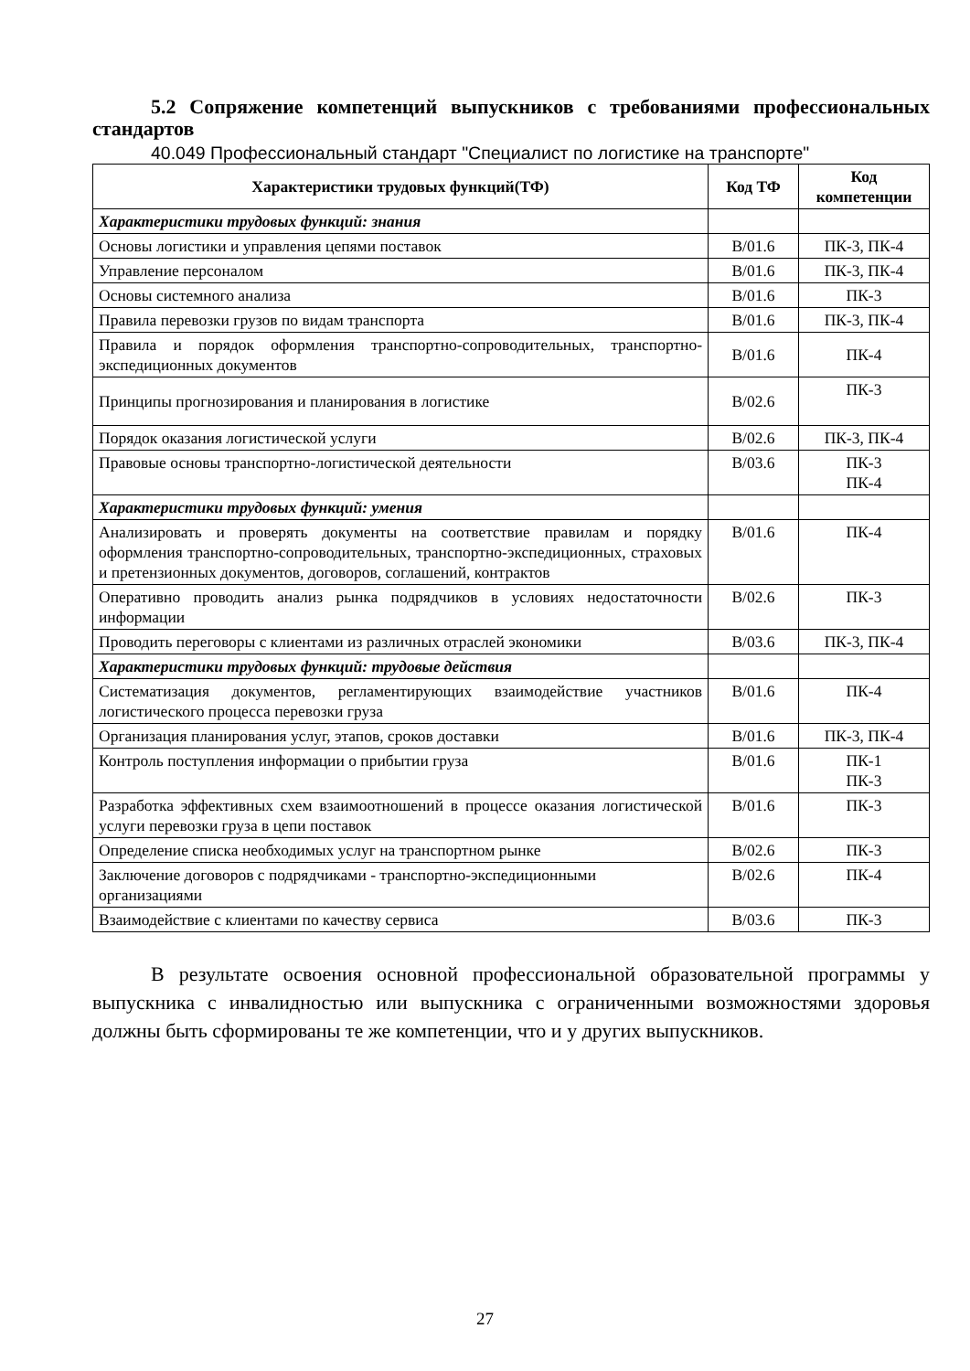5.2 Сопряжение компетенций выпускников с требованиями профессиональных стандартов
40.049 Профессиональный стандарт "Специалист по логистике на транспорте"
| Характеристики трудовых функций(ТФ) | Код ТФ | Код компетенции |
| --- | --- | --- |
| Характеристики трудовых функций: знания | | |
| Основы логистики и управления цепями поставок | В/01.6 | ПК-3, ПК-4 |
| Управление персоналом | В/01.6 | ПК-3, ПК-4 |
| Основы системного анализа | В/01.6 | ПК-3 |
| Правила перевозки грузов по видам транспорта | В/01.6 | ПК-3, ПК-4 |
| Правила и порядок оформления транспортно-сопроводительных, транспортно-экспедиционных документов | В/01.6 | ПК-4 |
| Принципы прогнозирования и планирования в логистике | В/02.6 | ПК-3 |
| Порядок оказания логистической услуги | В/02.6 | ПК-3, ПК-4 |
| Правовые основы транспортно-логистической деятельности | В/03.6 | ПК-3 ПК-4 |
| Характеристики трудовых функций: умения | | |
| Анализировать и проверять документы на соответствие правилам и порядку оформления транспортно-сопроводительных, транспортно-экспедиционных, страховых и претензионных документов, договоров, соглашений, контрактов | В/01.6 | ПК-4 |
| Оперативно проводить анализ рынка подрядчиков в условиях недостаточности информации | В/02.6 | ПК-3 |
| Проводить переговоры с клиентами из различных отраслей экономики | В/03.6 | ПК-3, ПК-4 |
| Характеристики трудовых функций: трудовые действия | | |
| Систематизация документов, регламентирующих взаимодействие участников логистического процесса перевозки груза | В/01.6 | ПК-4 |
| Организация планирования услуг, этапов, сроков доставки | В/01.6 | ПК-3, ПК-4 |
| Контроль поступления информации о прибытии груза | В/01.6 | ПК-1 ПК-3 |
| Разработка эффективных схем взаимоотношений в процессе оказания логистической услуги перевозки груза в цепи поставок | В/01.6 | ПК-3 |
| Определение списка необходимых услуг на транспортном рынке | В/02.6 | ПК-3 |
| Заключение договоров с подрядчиками - транспортно-экспедиционными организациями | В/02.6 | ПК-4 |
| Взаимодействие с клиентами по качеству сервиса | В/03.6 | ПК-3 |
В результате освоения основной профессиональной образовательной программы у выпускника с инвалидностью или выпускника с ограниченными возможностями здоровья должны быть сформированы те же компетенции, что и у других выпускников.
27